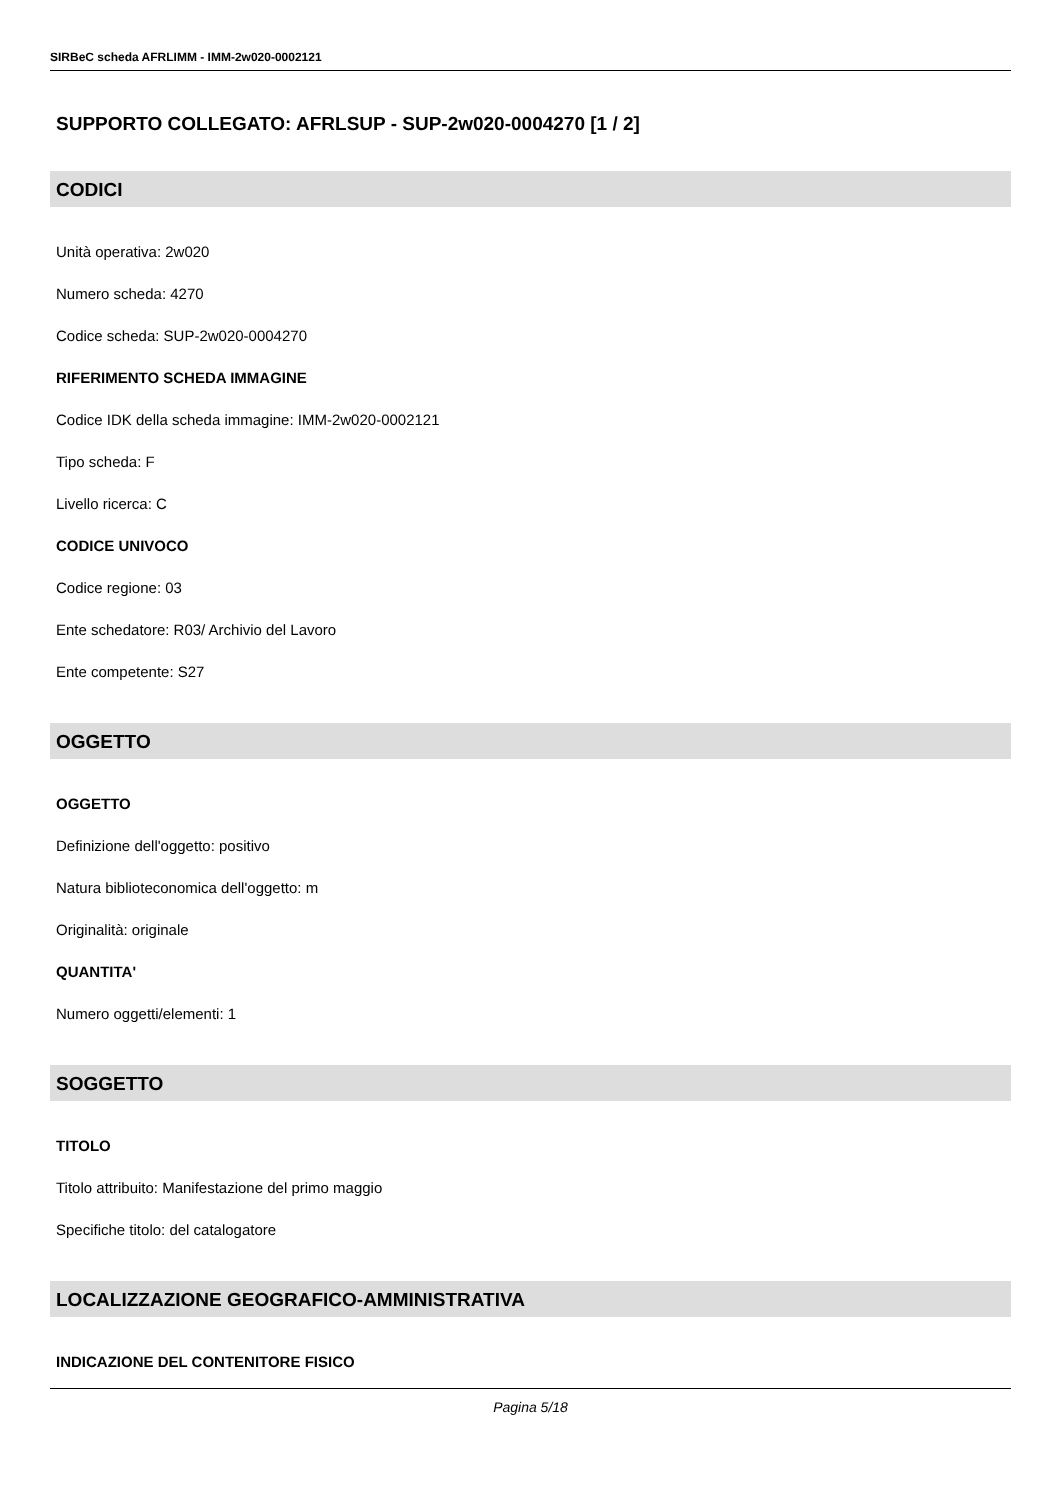SIRBeC scheda AFRLIMM - IMM-2w020-0002121
SUPPORTO COLLEGATO: AFRLSUP - SUP-2w020-0004270 [1 / 2]
CODICI
Unità operativa: 2w020
Numero scheda: 4270
Codice scheda: SUP-2w020-0004270
RIFERIMENTO SCHEDA IMMAGINE
Codice IDK della scheda immagine: IMM-2w020-0002121
Tipo scheda: F
Livello ricerca: C
CODICE UNIVOCO
Codice regione: 03
Ente schedatore: R03/ Archivio del Lavoro
Ente competente: S27
OGGETTO
OGGETTO
Definizione dell'oggetto: positivo
Natura biblioteconomica dell'oggetto: m
Originalità: originale
QUANTITA'
Numero oggetti/elementi: 1
SOGGETTO
TITOLO
Titolo attribuito: Manifestazione del primo maggio
Specifiche titolo: del catalogatore
LOCALIZZAZIONE GEOGRAFICO-AMMINISTRATIVA
INDICAZIONE DEL CONTENITORE FISICO
Pagina 5/18